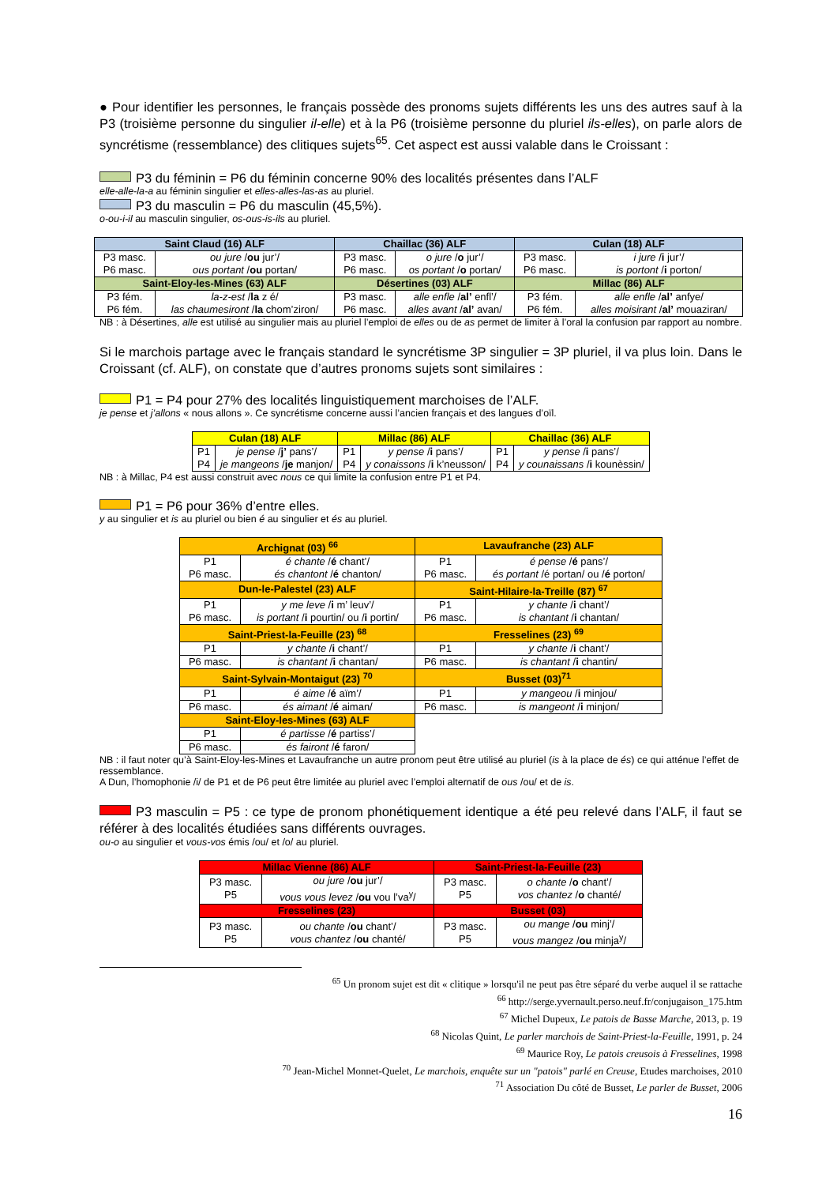● Pour identifier les personnes, le français possède des pronoms sujets différents les uns des autres sauf à la P3 (troisième personne du singulier il-elle) et à la P6 (troisième personne du pluriel ils-elles), on parle alors de syncrétisme (ressemblance) des clitiques sujets<sup>65</sup>. Cet aspect est aussi valable dans le Croissant :
P3 du féminin = P6 du féminin concerne 90% des localités présentes dans l’ALF
elle-alle-la-a au féminin singulier et elles-alles-las-as au pluriel.
P3 du masculin = P6 du masculin (45,5%).
o-ou-i-il au masculin singulier, os-ous-is-ils au pluriel.
| Saint Claud (16) ALF | | Chaillac (36) ALF | | Culan (18) ALF | |
| --- | --- | --- | --- | --- | --- |
| P3 masc. P6 masc. | ou jure / ou jur’/ ous portant / ou portan/ | P3 masc. P6 masc. | o jure / o jur’/ os portant / o portan/ | P3 masc. P6 masc. | i jure / i jur’/ is portont / i porton/ |
| Saint-Eloy-les-Mines (63) ALF | | Désertines (03) ALF | | Millac (86) ALF | |
| P3 fém. P6 fém. | la-z-est / la z é/ las chaumesiront / la chom’ziron/ | P3 masc. P6 masc. | alle enfle / al’ enfl’/ alles avant / al’ avan/ | P3 fém. P6 fém. | alle enfle / al’ anfye/ alles moisirant / al’ mouaziran/ |
NB : à Désertines, alle est utilisé au singulier mais au pluriel l’emploi de elles ou de as permet de limiter à l’oral la confusion par rapport au nombre.
Si le marchois partage avec le français standard le syncrétisme 3P singulier = 3P pluriel, il va plus loin. Dans le Croissant (cf. ALF), on constate que d’autres pronoms sujets sont similaires :
P1 = P4 pour 27% des localités linguistiquement marchoises de l’ALF.
je pense et j’allons « nous allons ». Ce syncrétisme concerne aussi l’ancien français et des langues d’oïl.
| Culan (18) ALF | | Millac (86) ALF | | Chaillac (36) ALF | |
| --- | --- | --- | --- | --- | --- |
| P1 P4 | je pense / j’ pans’/ je mangeons / je manjon/ | P1 P4 | y pense / i pans’/ y conaissons / i k’neusson/ | P1 P4 | y pense / i pans’/ y counaissans / i kounèssin/ |
NB : à Millac, P4 est aussi construit avec nous ce qui limite la confusion entre P1 et P4.
P1 = P6 pour 36% d’entre elles.
y au singulier et is au pluriel ou bien é au singulier et és au pluriel.
| Archignat (03) <sup>66</sup> | | Lavaufranche (23) ALF | |
| --- | --- | --- | --- |
| P1 P6 masc. | é chante / é chant’/ és chantont / é chanton/ | P1 P6 masc. | é pense / é pans’/ és portant /é portan/ ou / é porton/ |
| Dun-le-Palestel (23) ALF | | Saint-Hilaire-la-Treille (87) <sup>67</sup> | |
| P1 P6 masc. | y me leve / i m’ leuv’/ is portant / i pourtin/ ou / i portin/ | P1 P6 masc. | y chante / i chant’/ is chantant / i chantan/ |
| Saint-Priest-la-Feuille (23) <sup>68</sup> | | Fresselines (23) <sup>69</sup> | |
| P1 | y chante / i chant’/ | P1 | y chante / i chant’/ |
| P6 masc. | is chantant / i chantan/ | P6 masc. | is chantant / i chantin/ |
| Saint-Sylvain-Montaigut (23) <sup>70</sup> | | Busset (03)<sup>71</sup> | |
| P1 | é aime / é aïm’/ | P1 | y mangeou / i minjou/ |
| P6 masc. | és aimant / é aiman/ | P6 masc. | is mangeont / i minjon/ |
| Saint-Eloy-les-Mines (63) ALF | | | |
| P1 | é partisse / é partiss’/ | | |
| P6 masc. | és fairont / é faron/ | | |
NB : il faut noter qu’à Saint-Eloy-les-Mines et Lavaufranche un autre pronom peut être utilisé au pluriel (is à la place de és) ce qui atténue l’effet de ressemblance.
A Dun, l’homophonie /i/ de P1 et de P6 peut être limitée au pluriel avec l’emploi alternatif de ous /ou/ et de is.
P3 masculin = P5 : ce type de pronom phonétiquement identique a été peu relevé dans l’ALF, il faut se référer à des localités étudiées sans différents ouvrages.
ou-o au singulier et vous-vos émis /ou/ et /o/ au pluriel.
| Millac Vienne (86) ALF | | Saint-Priest-la-Feuille (23) | |
| --- | --- | --- | --- |
| P3 masc. P5 | ou jure / ou jur’/ vous vous levez / ou vou l’va<sup>y</sup>/ | P3 masc. P5 | o chante / o chant’/ vos chantez / o chanté/ |
| Fresselines (23) | | Busset (03) | |
| P3 masc. P5 | ou chante / ou chant’/ vous chantez / ou chanté/ | P3 masc. P5 | ou mange / ou minj’/ vous mangez / ou minja<sup>y</sup>/ |
<sup>65</sup> Un pronom sujet est dit « clitique » lorsqu'il ne peut pas être séparé du verbe auquel il se rattache
<sup>66</sup> http://serge.yvernault.perso.neuf.fr/conjugaison_175.htm
<sup>67</sup> Michel Dupeux, Le patois de Basse Marche, 2013, p. 19
<sup>68</sup> Nicolas Quint, Le parler marchois de Saint-Priest-la-Feuille, 1991, p. 24
<sup>69</sup> Maurice Roy, Le patois creusois à Fresselines, 1998
<sup>70</sup> Jean-Michel Monnet-Quelet, Le marchois, enquête sur un "patois" parlé en Creuse, Etudes marchoises, 2010
<sup>71</sup> Association Du côté de Busset, Le parler de Busset, 2006
16